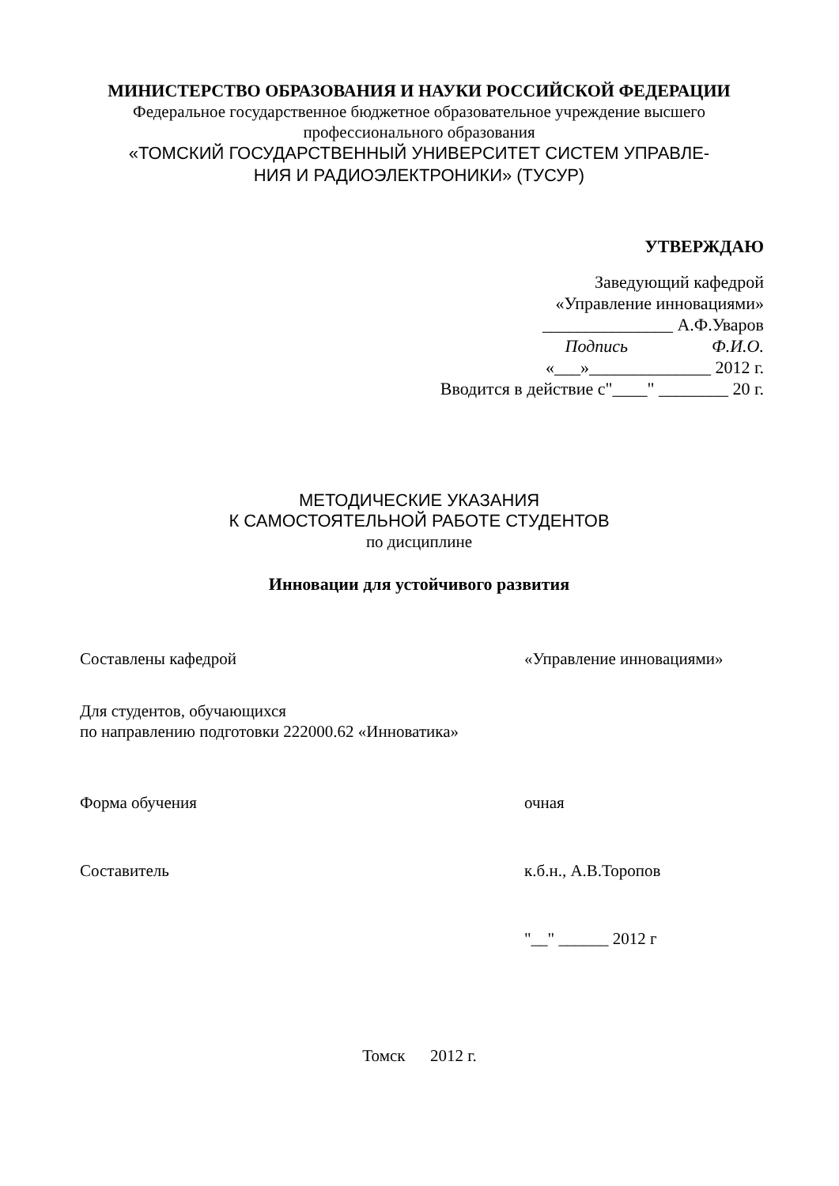МИНИСТЕРСТВО ОБРАЗОВАНИЯ И НАУКИ РОССИЙСКОЙ ФЕДЕРАЦИИ
Федеральное государственное бюджетное образовательное учреждение высшего профессионального образования
«ТОМСКИЙ ГОСУДАРСТВЕННЫЙ УНИВЕРСИТЕТ СИСТЕМ УПРАВЛЕ-
НИЯ И РАДИОЭЛЕКТРОНИКИ» (ТУСУР)
УТВЕРЖДАЮ
Заведующий кафедрой
«Управление инновациями»
_______________ А.Ф.Уваров
Подпись Ф.И.О.
«___»______________ 2012 г.
Вводится в действие с"____" ________ 20 г.
МЕТОДИЧЕСКИЕ УКАЗАНИЯ
К САМОСТОЯТЕЛЬНОЙ РАБОТЕ СТУДЕНТОВ
по дисциплине
Инновации для устойчивого развития
Составлены кафедрой «Управление инновациями»
Для студентов, обучающихся
по направлению подготовки 222000.62 «Инноватика»
Форма обучения очная
Составитель к.б.н., А.В.Торопов
"__" ______ 2012 г
Томск 2012 г.